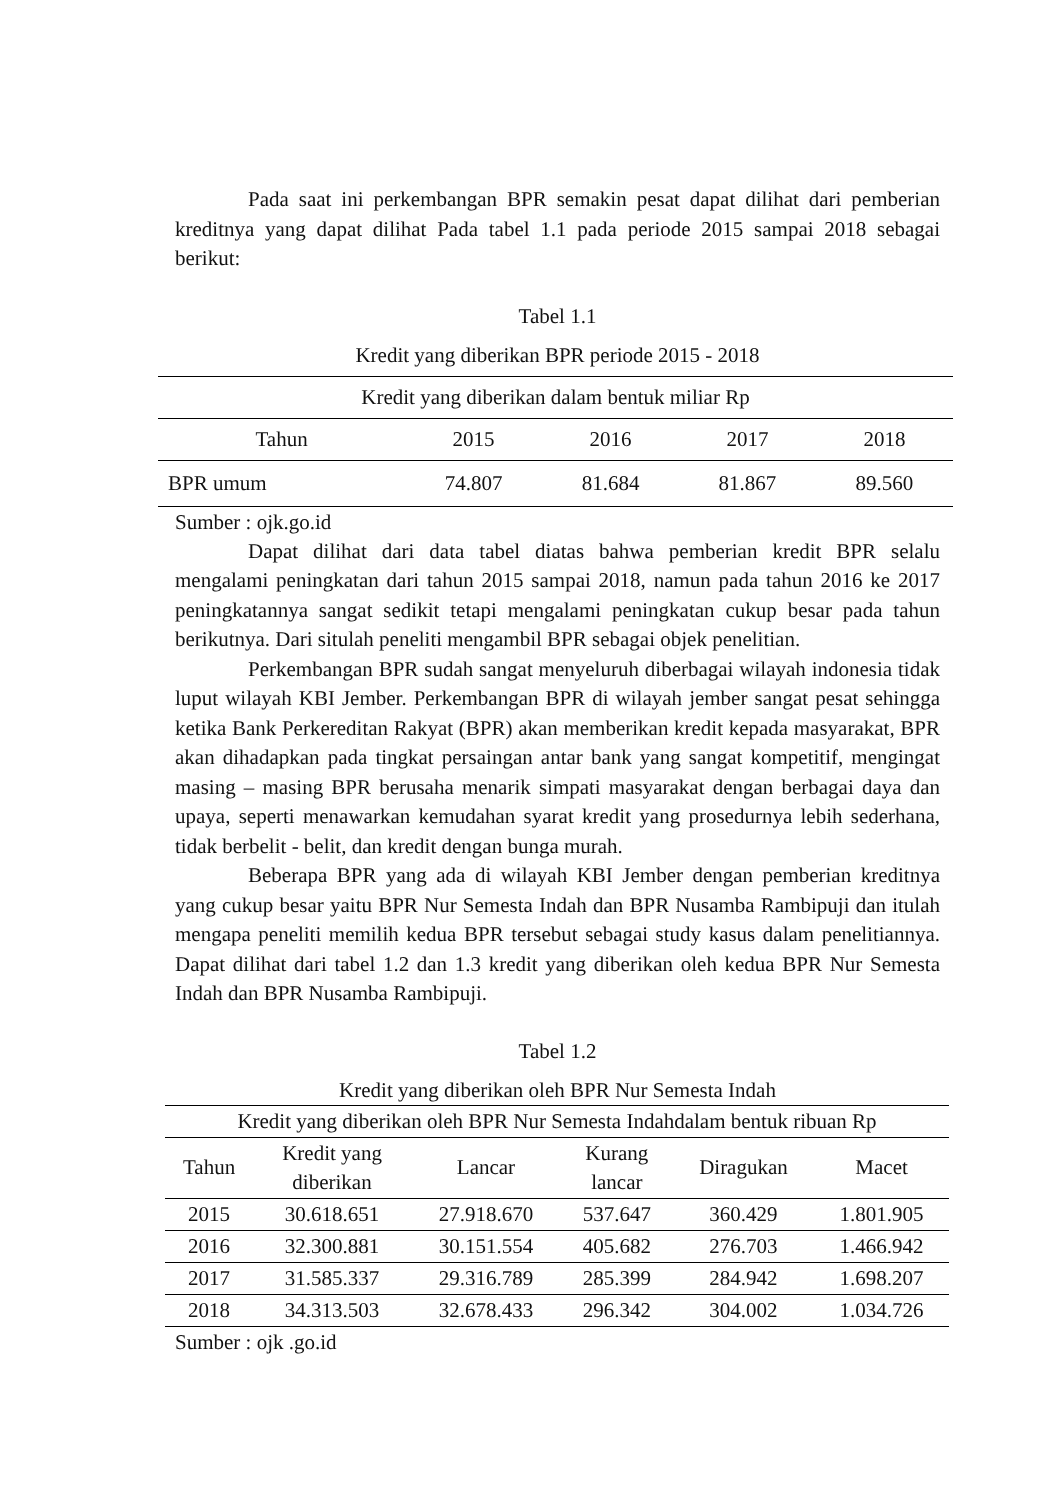Pada saat ini perkembangan BPR semakin pesat dapat dilihat dari pemberian kreditnya yang dapat dilihat Pada tabel 1.1 pada periode 2015 sampai 2018 sebagai berikut:
Tabel 1.1
Kredit yang diberikan BPR periode 2015 - 2018
| Kredit yang diberikan dalam bentuk miliar Rp | | | | |
| --- | --- | --- | --- | --- |
| Tahun | 2015 | 2016 | 2017 | 2018 |
| BPR umum | 74.807 | 81.684 | 81.867 | 89.560 |
Sumber : ojk.go.id
Dapat dilihat dari data tabel diatas bahwa pemberian kredit BPR selalu mengalami peningkatan dari tahun 2015 sampai 2018, namun pada tahun 2016 ke 2017 peningkatannya sangat sedikit tetapi mengalami peningkatan cukup besar pada tahun berikutnya. Dari situlah peneliti mengambil BPR sebagai objek penelitian.
Perkembangan BPR sudah sangat menyeluruh diberbagai wilayah indonesia tidak luput wilayah KBI Jember. Perkembangan BPR di wilayah jember sangat pesat sehingga ketika Bank Perkereditan Rakyat (BPR) akan memberikan kredit kepada masyarakat, BPR akan dihadapkan pada tingkat persaingan antar bank yang sangat kompetitif, mengingat masing – masing BPR berusaha menarik simpati masyarakat dengan berbagai daya dan upaya, seperti menawarkan kemudahan syarat kredit yang prosedurnya lebih sederhana, tidak berbelit - belit, dan kredit dengan bunga murah.
Beberapa BPR yang ada di wilayah KBI Jember dengan pemberian kreditnya yang cukup besar yaitu BPR Nur Semesta Indah dan BPR Nusamba Rambipuji dan itulah mengapa peneliti memilih kedua BPR tersebut sebagai study kasus dalam penelitiannya. Dapat dilihat dari tabel 1.2 dan 1.3 kredit yang diberikan oleh kedua BPR Nur Semesta Indah dan BPR Nusamba Rambipuji.
Tabel 1.2
Kredit yang diberikan oleh BPR Nur Semesta Indah
| Kredit yang diberikan oleh BPR Nur Semesta Indahdalam bentuk ribuan Rp | | | | | |
| --- | --- | --- | --- | --- | --- |
| Tahun | Kredit yang diberikan | Lancar | Kurang lancar | Diragukan | Macet |
| 2015 | 30.618.651 | 27.918.670 | 537.647 | 360.429 | 1.801.905 |
| 2016 | 32.300.881 | 30.151.554 | 405.682 | 276.703 | 1.466.942 |
| 2017 | 31.585.337 | 29.316.789 | 285.399 | 284.942 | 1.698.207 |
| 2018 | 34.313.503 | 32.678.433 | 296.342 | 304.002 | 1.034.726 |
Sumber : ojk .go.id